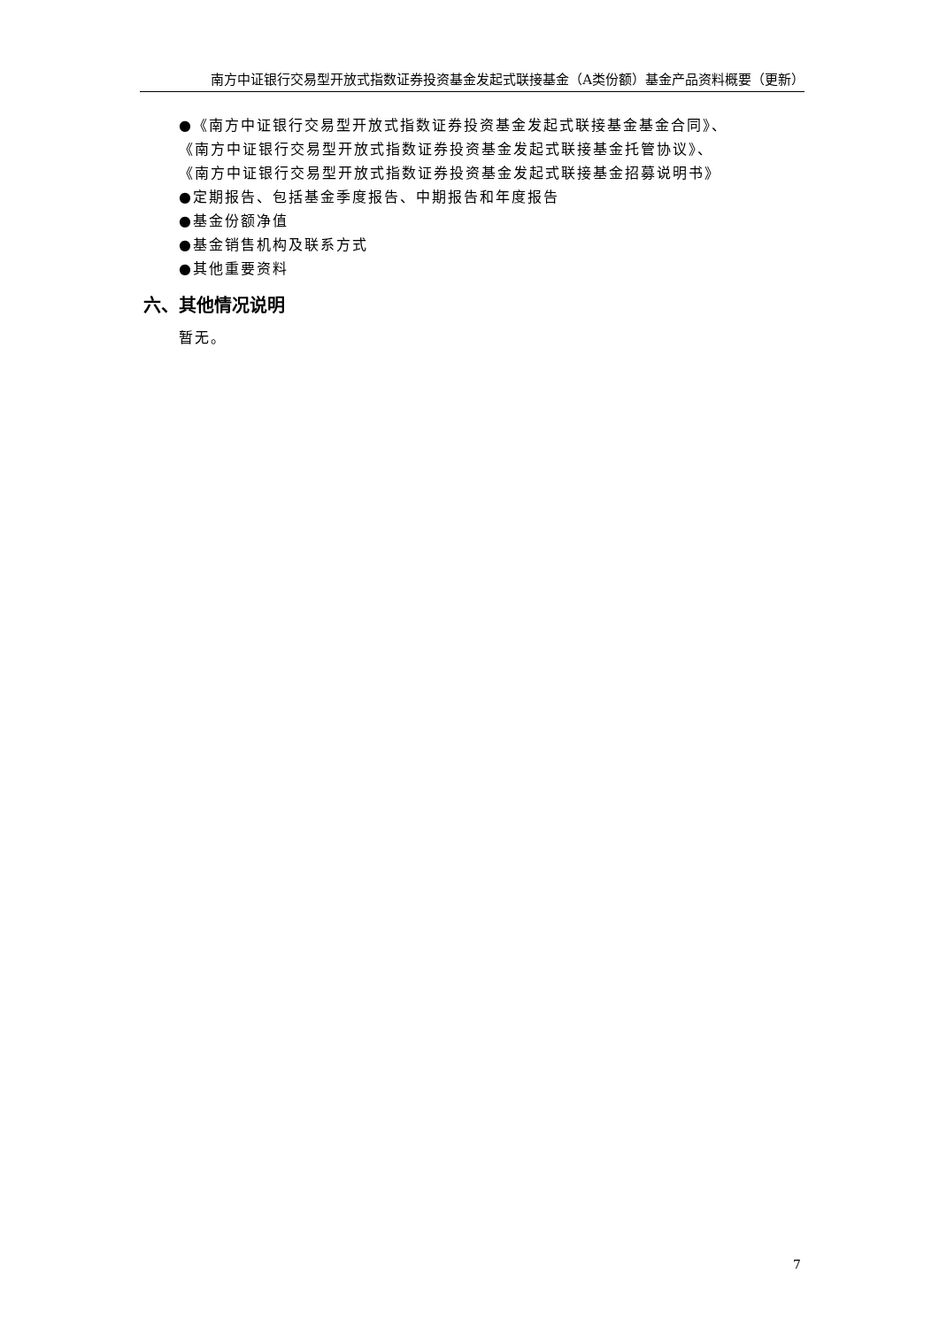南方中证银行交易型开放式指数证券投资基金发起式联接基金（A类份额）基金产品资料概要（更新）
●《南方中证银行交易型开放式指数证券投资基金发起式联接基金基金合同》、
《南方中证银行交易型开放式指数证券投资基金发起式联接基金托管协议》、
《南方中证银行交易型开放式指数证券投资基金发起式联接基金招募说明书》
●定期报告、包括基金季度报告、中期报告和年度报告
●基金份额净值
●基金销售机构及联系方式
●其他重要资料
六、其他情况说明
暂无。
7